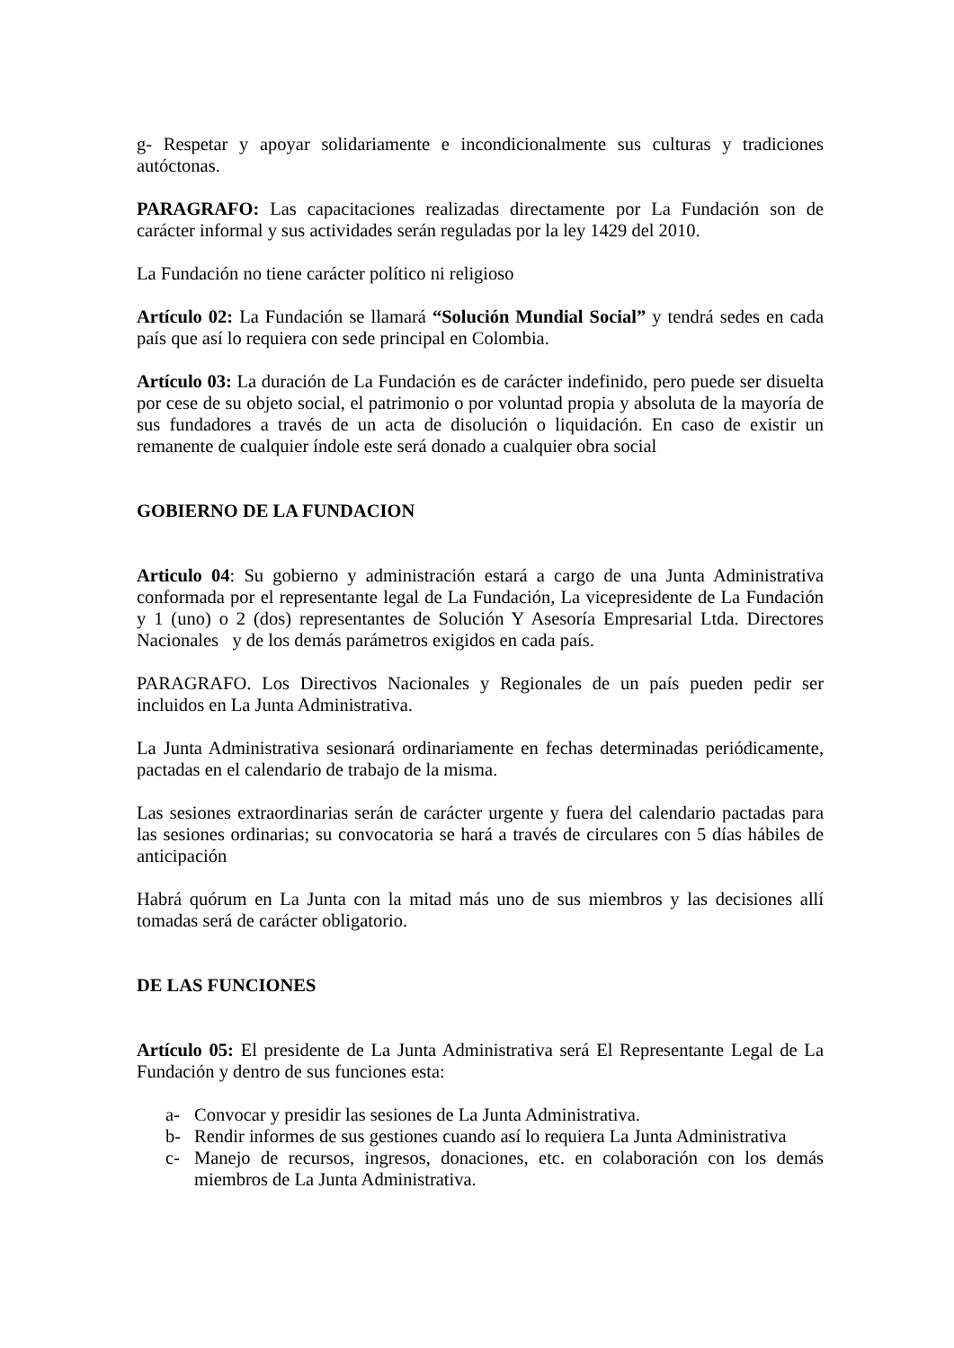g- Respetar y apoyar solidariamente e incondicionalmente sus culturas y tradiciones autóctonas.
PARAGRAFO: Las capacitaciones realizadas directamente por La Fundación son de carácter informal y sus actividades serán reguladas por la ley 1429 del 2010.
La Fundación no tiene carácter político ni religioso
Artículo 02: La Fundación se llamará “Solución Mundial Social” y tendrá sedes en cada país que así lo requiera con sede principal en Colombia.
Artículo 03: La duración de La Fundación es de carácter indefinido, pero puede ser disuelta por cese de su objeto social, el patrimonio o por voluntad propia y absoluta de la mayoría de sus fundadores a través de un acta de disolución o liquidación. En caso de existir un remanente de cualquier índole este será donado a cualquier obra social
GOBIERNO DE LA FUNDACION
Articulo 04: Su gobierno y administración estará a cargo de una Junta Administrativa conformada por el representante legal de La Fundación, La vicepresidente de La Fundación y 1 (uno) o 2 (dos) representantes de Solución Y Asesoría Empresarial Ltda. Directores Nacionales y de los demás parámetros exigidos en cada país.
PARAGRAFO. Los Directivos Nacionales y Regionales de un país pueden pedir ser incluidos en La Junta Administrativa.
La Junta Administrativa sesionará ordinariamente en fechas determinadas periódicamente, pactadas en el calendario de trabajo de la misma.
Las sesiones extraordinarias serán de carácter urgente y fuera del calendario pactadas para las sesiones ordinarias; su convocatoria se hará a través de circulares con 5 días hábiles de anticipación
Habrá quórum en La Junta con la mitad más uno de sus miembros y las decisiones allí tomadas será de carácter obligatorio.
DE LAS FUNCIONES
Artículo 05: El presidente de La Junta Administrativa será El Representante Legal de La Fundación y dentro de sus funciones esta:
a- Convocar y presidir las sesiones de La Junta Administrativa.
b- Rendir informes de sus gestiones cuando así lo requiera La Junta Administrativa
c- Manejo de recursos, ingresos, donaciones, etc. en colaboración con los demás miembros de La Junta Administrativa.